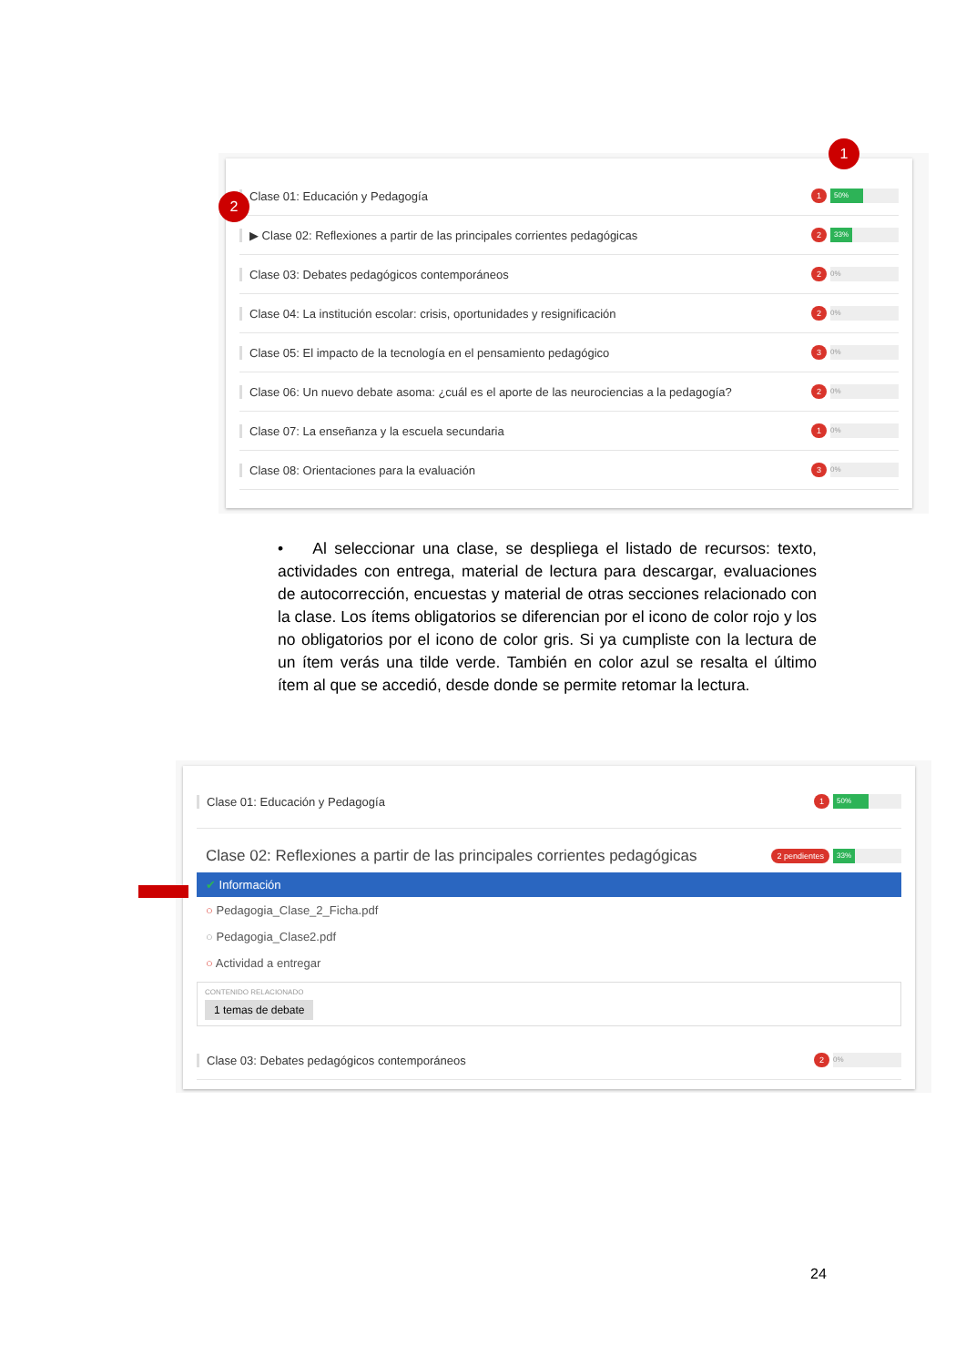Clase 01: Educación y Pedagogía
1
50%
▶ Clase 02: Reflexiones a partir de las principales corrientes pedagógicas
2
33%
Clase 03: Debates pedagógicos contemporáneos
2
0%
Clase 04: La institución escolar: crisis, oportunidades y resignificación
2
0%
Clase 05: El impacto de la tecnología en el pensamiento pedagógico
3
0%
Clase 06: Un nuevo debate asoma: ¿cuál es el aporte de las neurociencias a la pedagogía?
2
0%
Clase 07: La enseñanza y la escuela secundaria
1
0%
Clase 08: Orientaciones para la evaluación
3
0%
1
2
• Al seleccionar una clase, se despliega el listado de recursos: texto, actividades con entrega, material de lectura para descargar, evaluaciones de autocorrección, encuestas y material de otras secciones relacionado con la clase. Los ítems obligatorios se diferencian por el icono de color rojo y los no obligatorios por el icono de color gris. Si ya cumpliste con la lectura de un ítem verás una tilde verde. También en color azul se resalta el último ítem al que se accedió, desde donde se permite retomar la lectura.
Clase 01: Educación y Pedagogía
1
50%
Clase 02: Reflexiones a partir de las principales corrientes pedagógicas
2 pendientes
33%
✔ Información
○ Pedagogia_Clase_2_Ficha.pdf
○ Pedagogia_Clase2.pdf
○ Actividad a entregar
CONTENIDO RELACIONADO
1 temas de debate
Clase 03: Debates pedagógicos contemporáneos
2
0%
24